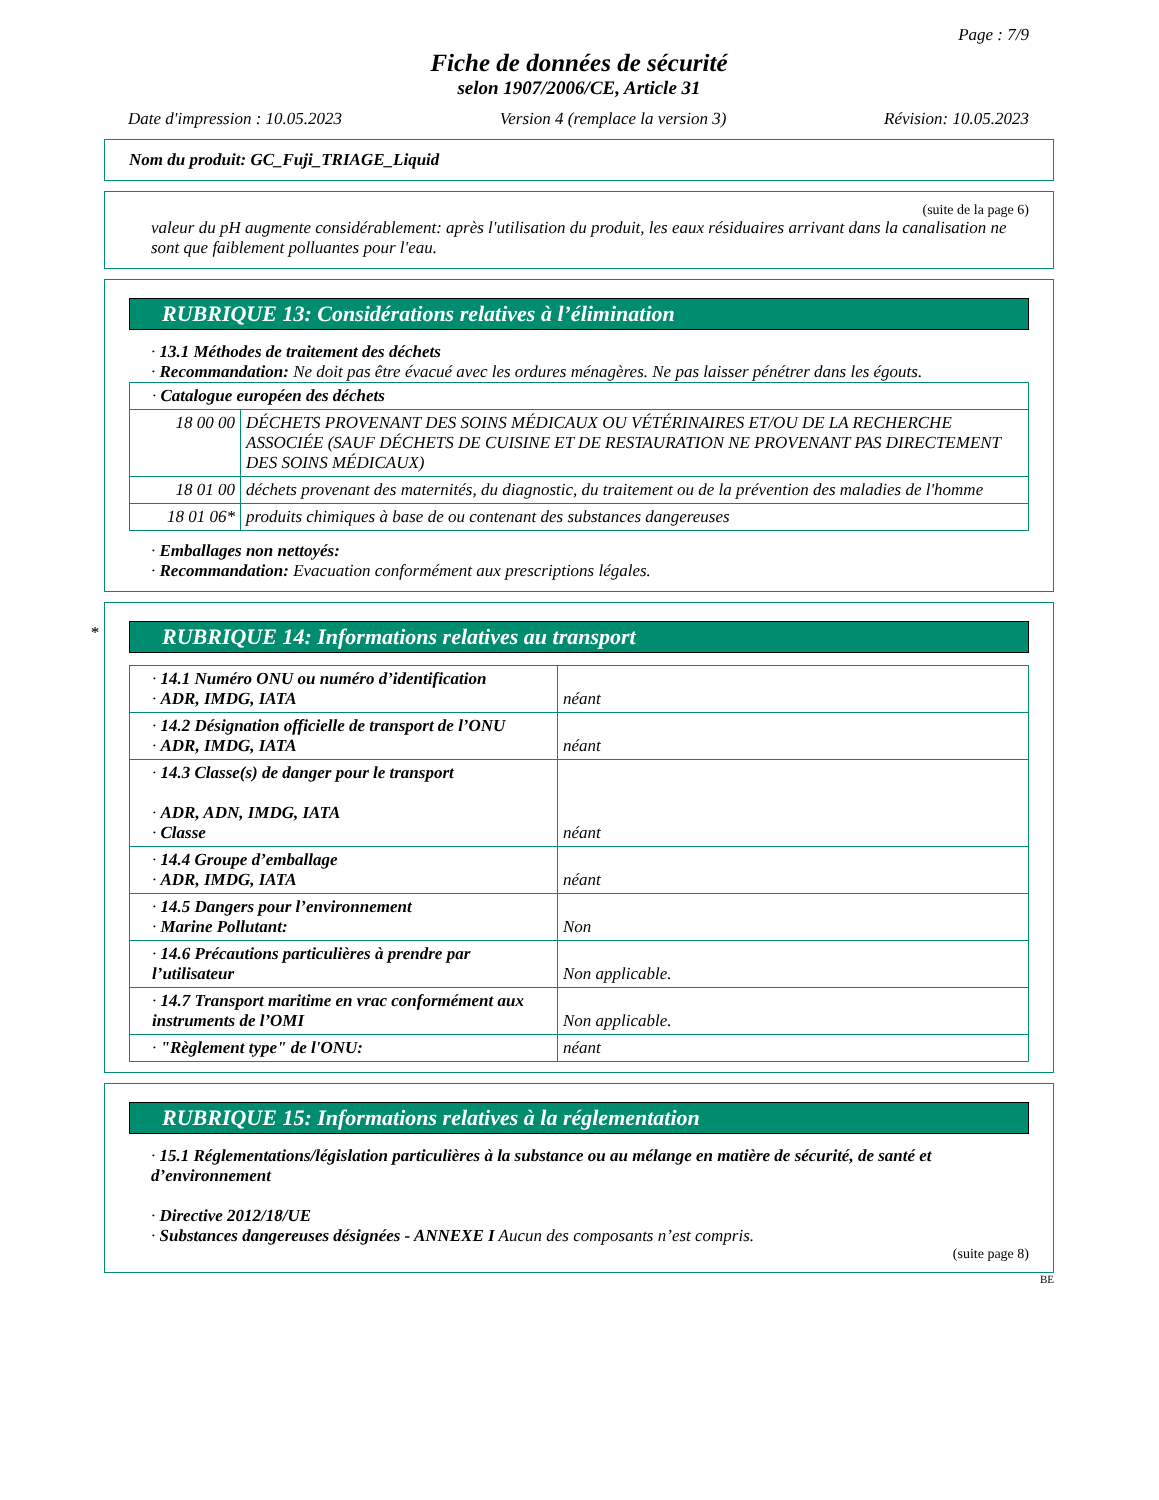Page : 7/9
Fiche de données de sécurité
selon 1907/2006/CE, Article 31
Date d'impression : 10.05.2023 Version 4 (remplace la version 3) Révision: 10.05.2023
Nom du produit: GC_Fuji_TRIAGE_Liquid
(suite de la page 6)
valeur du pH augmente considérablement: après l'utilisation du produit, les eaux résiduaires arrivant dans la canalisation ne sont que faiblement polluantes pour l'eau.
RUBRIQUE 13: Considérations relatives à l’élimination
· 13.1 Méthodes de traitement des déchets
· Recommandation: Ne doit pas être évacué avec les ordures ménagères. Ne pas laisser pénétrer dans les égouts.
| · Catalogue européen des déchets | |
| 18 00 00 | DÉCHETS PROVENANT DES SOINS MÉDICAUX OU VÉTÉRINAIRES ET/OU DE LA RECHERCHE ASSOCIÉE (SAUF DÉCHETS DE CUISINE ET DE RESTAURATION NE PROVENANT PAS DIRECTEMENT DES SOINS MÉDICAUX) |
| 18 01 00 | déchets provenant des maternités, du diagnostic, du traitement ou de la prévention des maladies de l'homme |
| 18 01 06* | produits chimiques à base de ou contenant des substances dangereuses |
· Emballages non nettoyés:
· Recommandation: Evacuation conformément aux prescriptions légales.
*
RUBRIQUE 14: Informations relatives au transport
| · 14.1 Numéro ONU ou numéro d’identification · ADR, IMDG, IATA | néant |
| · 14.2 Désignation officielle de transport de l’ONU · ADR, IMDG, IATA | néant |
| · 14.3 Classe(s) de danger pour le transport · ADR, ADN, IMDG, IATA · Classe | néant |
| · 14.4 Groupe d’emballage · ADR, IMDG, IATA | néant |
| · 14.5 Dangers pour l’environnement · Marine Pollutant: | Non |
| · 14.6 Précautions particulières à prendre par l’utilisateur | Non applicable. |
| · 14.7 Transport maritime en vrac conformément aux instruments de l’OMI | Non applicable. |
| · "Règlement type" de l'ONU: | néant |
RUBRIQUE 15: Informations relatives à la réglementation
· 15.1 Réglementations/législation particulières à la substance ou au mélange en matière de sécurité, de santé et d’environnement
· Directive 2012/18/UE
· Substances dangereuses désignées - ANNEXE I Aucun des composants n’est compris.
(suite page 8)
BE